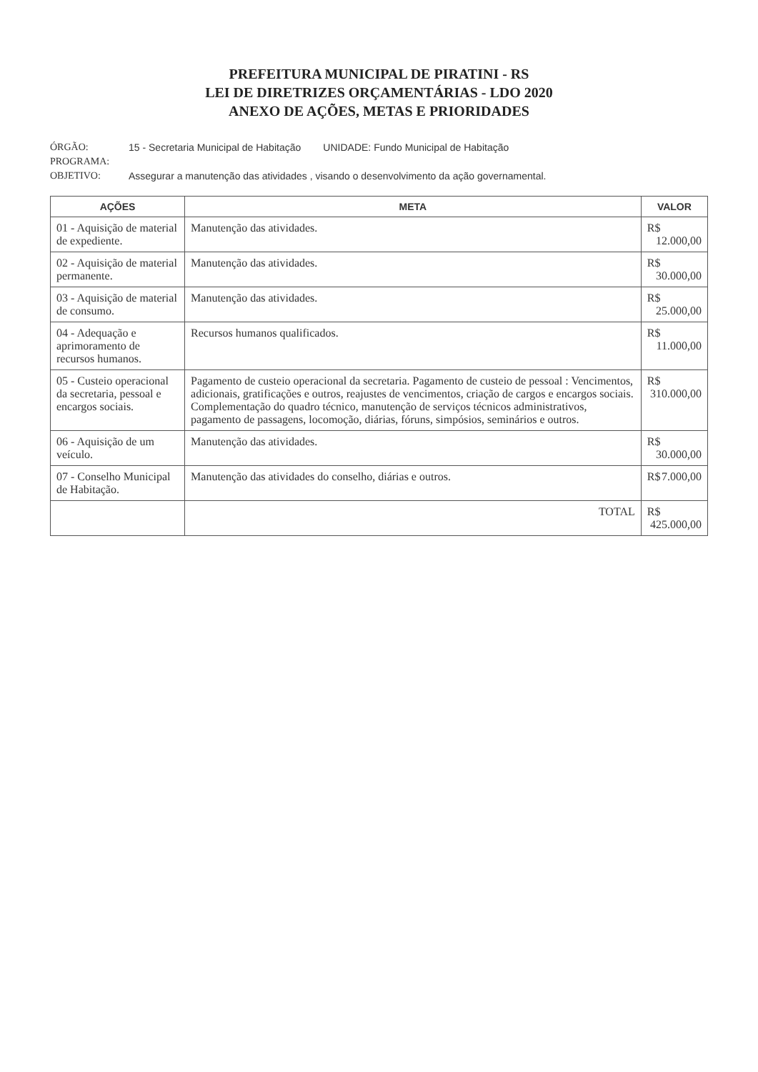PREFEITURA MUNICIPAL DE PIRATINI - RS
LEI DE DIRETRIZES ORÇAMENTÁRIAS - LDO 2020
ANEXO DE AÇÕES, METAS E PRIORIDADES
ÓRGÃO: 15 - Secretaria Municipal de Habitação UNIDADE: Fundo Municipal de Habitação
PROGRAMA:
OBJETIVO: Assegurar a manutenção das atividades , visando o desenvolvimento da ação governamental.
| AÇÕES | META | VALOR |
| --- | --- | --- |
| 01 - Aquisição de material de expediente. | Manutenção das atividades. | R$ 12.000,00 |
| 02 - Aquisição de material permanente. | Manutenção das atividades. | R$ 30.000,00 |
| 03 - Aquisição de material de consumo. | Manutenção das atividades. | R$ 25.000,00 |
| 04 - Adequação e aprimoramento de recursos humanos. | Recursos humanos qualificados. | R$ 11.000,00 |
| 05 - Custeio operacional da secretaria, pessoal e encargos sociais. | Pagamento de custeio operacional da secretaria. Pagamento de custeio de pessoal : Vencimentos, adicionais, gratificações e outros, reajustes de vencimentos, criação de cargos e encargos sociais. Complementação do quadro técnico, manutenção de serviços técnicos administrativos, pagamento de passagens, locomoção, diárias, fóruns, simpósios, seminários e outros. | R$ 310.000,00 |
| 06 - Aquisição de um veículo. | Manutenção das atividades. | R$ 30.000,00 |
| 07 - Conselho Municipal de Habitação. | Manutenção das atividades do conselho, diárias e outros. | R$ 7.000,00 |
| | TOTAL | R$ 425.000,00 |